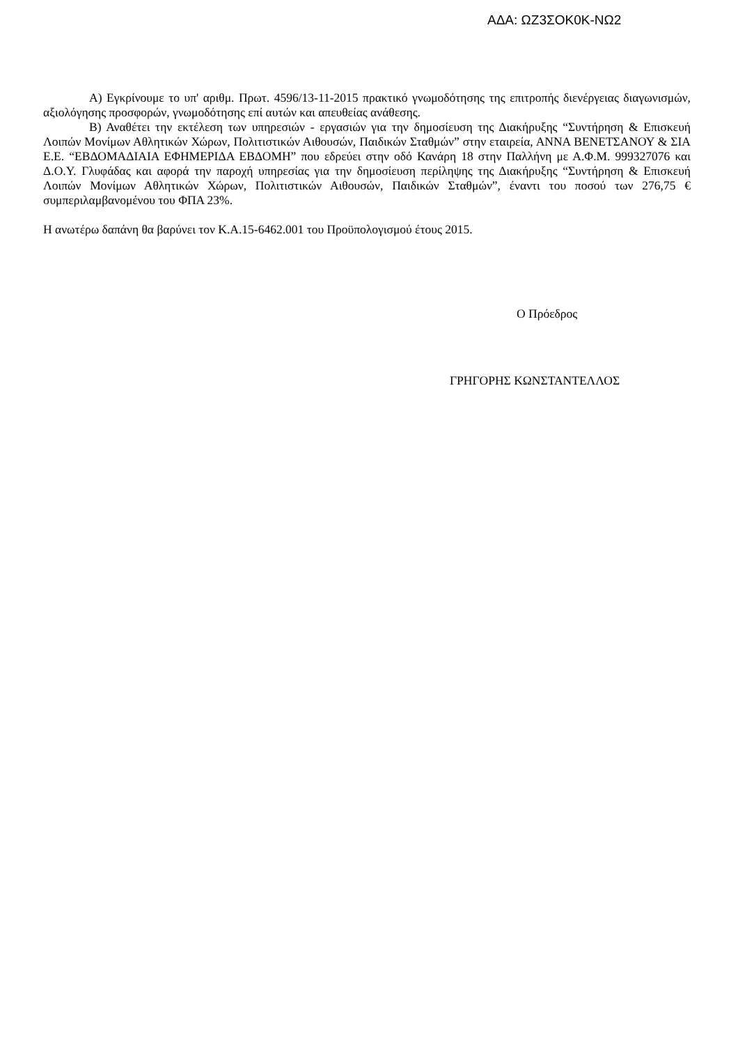ΑΔΑ: ΩΖ3ΣΟΚ0Κ-ΝΩ2
Α) Εγκρίνουμε το υπ' αριθμ. Πρωτ. 4596/13-11-2015 πρακτικό γνωμοδότησης της επιτροπής διενέργειας διαγωνισμών, αξιολόγησης προσφορών, γνωμοδότησης επί αυτών και απευθείας ανάθεσης.
Β) Αναθέτει την εκτέλεση των υπηρεσιών - εργασιών για την δημοσίευση της Διακήρυξης “Συντήρηση & Επισκευή Λοιπών Μονίμων Αθλητικών Χώρων, Πολιτιστικών Αιθουσών, Παιδικών Σταθμών” στην εταιρεία, ΑΝΝΑ ΒΕΝΕΤΣΑΝΟΥ & ΣΙΑ Ε.Ε. “ΕΒΔΟΜΑΔΙΑΙΑ ΕΦΗΜΕΡΙΔΑ ΕΒΔΟΜΗ” που εδρεύει στην οδό Κανάρη 18 στην Παλλήνη με Α.Φ.Μ. 999327076 και Δ.Ο.Υ. Γλυφάδας και αφορά την παροχή υπηρεσίας για την δημοσίευση περίληψης της Διακήρυξης “Συντήρηση & Επισκευή Λοιπών Μονίμων Αθλητικών Χώρων, Πολιτιστικών Αιθουσών, Παιδικών Σταθμών”, έναντι του ποσού των 276,75 € συμπεριλαμβανομένου του ΦΠΑ 23%.
Η ανωτέρω δαπάνη θα βαρύνει τον Κ.Α.15-6462.001 του Προϋπολογισμού έτους 2015.
Ο Πρόεδρος
ΓΡΗΓΟΡΗΣ ΚΩΝΣΤΑΝΤΕΛΛΟΣ